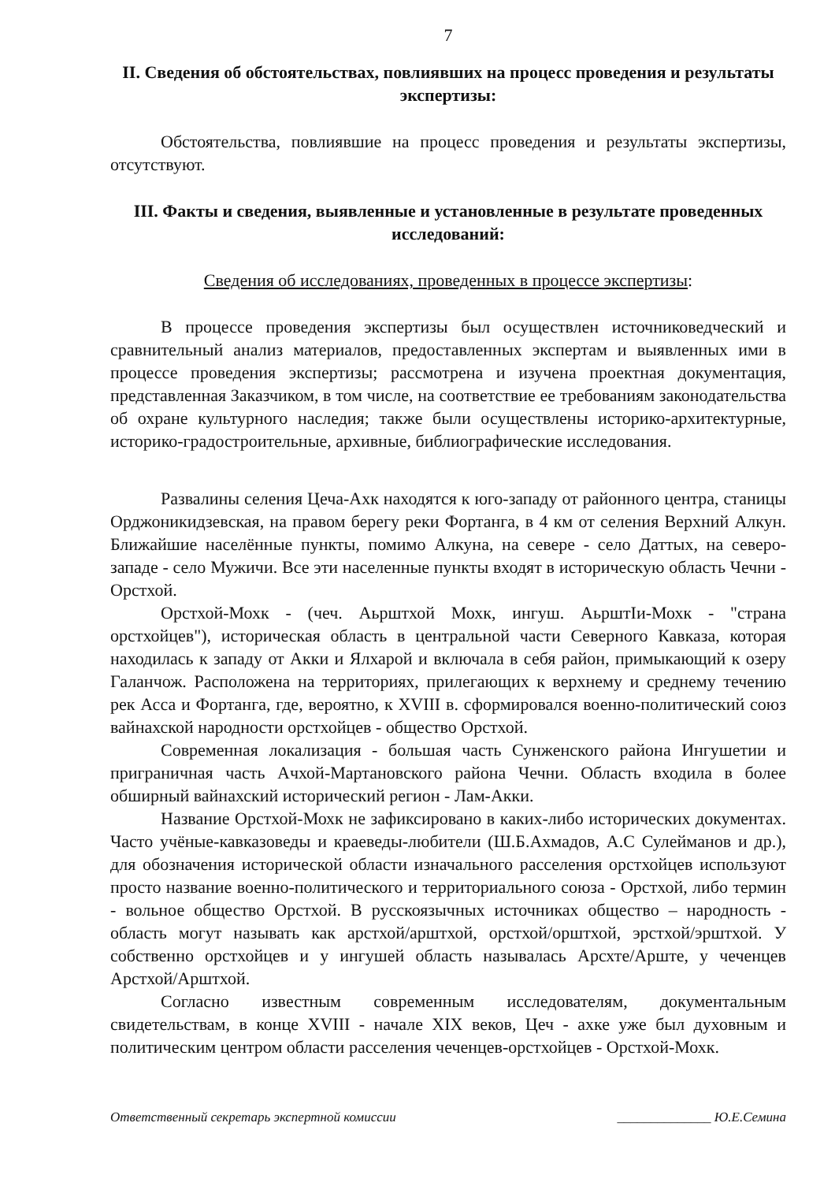7
II. Сведения об обстоятельствах, повлиявших на процесс проведения и результаты экспертизы:
Обстоятельства, повлиявшие на процесс проведения и результаты экспертизы, отсутствуют.
III. Факты и сведения, выявленные и установленные в результате проведенных исследований:
Сведения об исследованиях, проведенных в процессе экспертизы:
В процессе проведения экспертизы был осуществлен источниковедческий и сравнительный анализ материалов, предоставленных экспертам и выявленных ими в процессе проведения экспертизы; рассмотрена и изучена проектная документация, представленная Заказчиком, в том числе, на соответствие ее требованиям законодательства об охране культурного наследия; также были осуществлены историко-архитектурные, историко-градостроительные, архивные, библиографические исследования.
Развалины селения Цеча-Ахк находятся к юго-западу от районного центра, станицы Орджоникидзевская, на правом берегу реки Фортанга, в 4 км от селения Верхний Алкун. Ближайшие населённые пункты, помимо Алкуна, на севере - село Даттых, на северо-западе - село Мужичи. Все эти населенные пункты входят в историческую область Чечни - Орстхой.
Орстхой-Мохк - (чеч. Аьрштхой Мохк, ингуш. АьрштIи-Мохк - "страна орстхойцев"), историческая область в центральной части Северного Кавказа, которая находилась к западу от Акки и Ялхарой и включала в себя район, примыкающий к озеру Галанчож. Расположена на территориях, прилегающих к верхнему и среднему течению рек Асса и Фортанга, где, вероятно, к XVIII в. сформировался военно-политический союз вайнахской народности орстхойцев - общество Орстхой.
Современная локализация - большая часть Сунженского района Ингушетии и приграничная часть Ачхой-Мартановского района Чечни. Область входила в более обширный вайнахский исторический регион - Лам-Акки.
Название Орстхой-Мохк не зафиксировано в каких-либо исторических документах. Часто учёные-кавказоведы и краеведы-любители (Ш.Б.Ахмадов, А.С Сулейманов и др.), для обозначения исторической области изначального расселения орстхойцев используют просто название военно-политического и территориального союза - Орстхой, либо термин - вольное общество Орстхой. В русскоязычных источниках общество – народность - область могут называть как арстхой/арштхой, орстхой/орштхой, эрстхой/эрштхой. У собственно орстхойцев и у ингушей область называлась Арсхте/Арште, у чеченцев Арстхой/Арштхой.
Согласно известным современным исследователям, документальным свидетельствам, в конце XVIII - начале XIX веков, Цеч - ахке уже был духовным и политическим центром области расселения чеченцев-орстхойцев - Орстхой-Мохк.
Ответственный секретарь экспертной комиссии ______________ Ю.Е.Семина